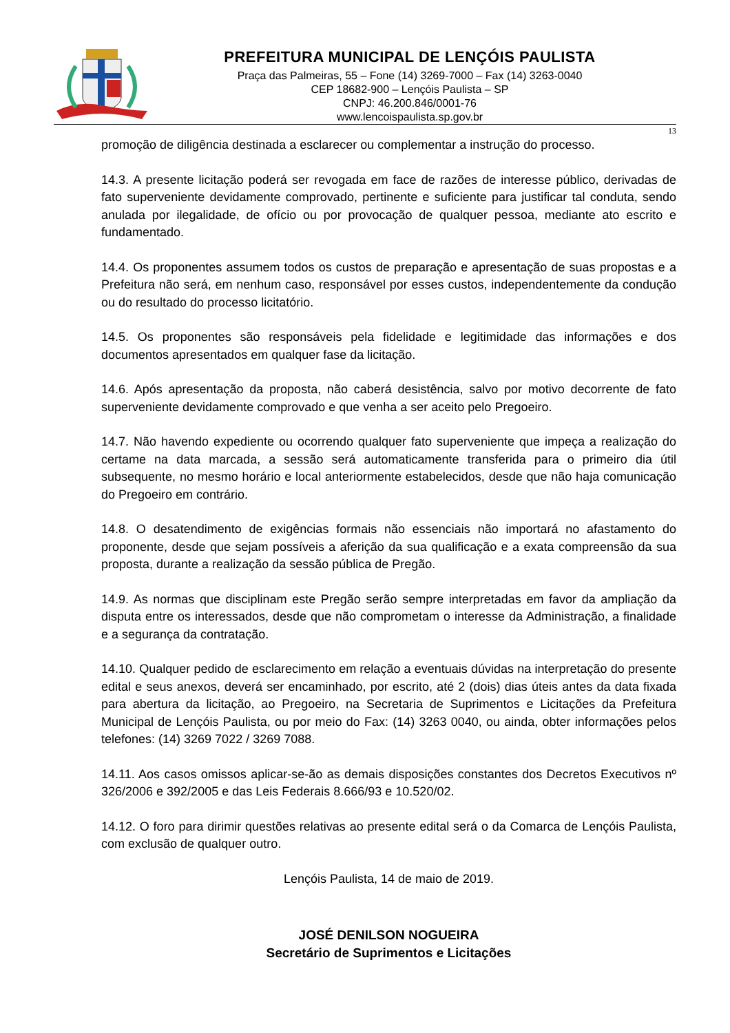PREFEITURA MUNICIPAL DE LENÇÓIS PAULISTA
Praça das Palmeiras, 55 – Fone (14) 3269-7000 – Fax (14) 3263-0040
CEP 18682-900 – Lençóis Paulista – SP
CNPJ: 46.200.846/0001-76
www.lencoispaulista.sp.gov.br
13
promoção de diligência destinada a esclarecer ou complementar a instrução do processo.
14.3. A presente licitação poderá ser revogada em face de razões de interesse público, derivadas de fato superveniente devidamente comprovado, pertinente e suficiente para justificar tal conduta, sendo anulada por ilegalidade, de ofício ou por provocação de qualquer pessoa, mediante ato escrito e fundamentado.
14.4. Os proponentes assumem todos os custos de preparação e apresentação de suas propostas e a Prefeitura não será, em nenhum caso, responsável por esses custos, independentemente da condução ou do resultado do processo licitatório.
14.5. Os proponentes são responsáveis pela fidelidade e legitimidade das informações e dos documentos apresentados em qualquer fase da licitação.
14.6. Após apresentação da proposta, não caberá desistência, salvo por motivo decorrente de fato superveniente devidamente comprovado e que venha a ser aceito pelo Pregoeiro.
14.7. Não havendo expediente ou ocorrendo qualquer fato superveniente que impeça a realização do certame na data marcada, a sessão será automaticamente transferida para o primeiro dia útil subsequente, no mesmo horário e local anteriormente estabelecidos, desde que não haja comunicação do Pregoeiro em contrário.
14.8. O desatendimento de exigências formais não essenciais não importará no afastamento do proponente, desde que sejam possíveis a aferição da sua qualificação e a exata compreensão da sua proposta, durante a realização da sessão pública de Pregão.
14.9. As normas que disciplinam este Pregão serão sempre interpretadas em favor da ampliação da disputa entre os interessados, desde que não comprometam o interesse da Administração, a finalidade e a segurança da contratação.
14.10. Qualquer pedido de esclarecimento em relação a eventuais dúvidas na interpretação do presente edital e seus anexos, deverá ser encaminhado, por escrito, até 2 (dois) dias úteis antes da data fixada para abertura da licitação, ao Pregoeiro, na Secretaria de Suprimentos e Licitações da Prefeitura Municipal de Lençóis Paulista, ou por meio do Fax: (14) 3263 0040, ou ainda, obter informações pelos telefones: (14) 3269 7022 / 3269 7088.
14.11. Aos casos omissos aplicar-se-ão as demais disposições constantes dos Decretos Executivos nº 326/2006 e 392/2005 e das Leis Federais 8.666/93 e 10.520/02.
14.12. O foro para dirimir questões relativas ao presente edital será o da Comarca de Lençóis Paulista, com exclusão de qualquer outro.
Lençóis Paulista, 14 de maio de 2019.
JOSÉ DENILSON NOGUEIRA
Secretário de Suprimentos e Licitações